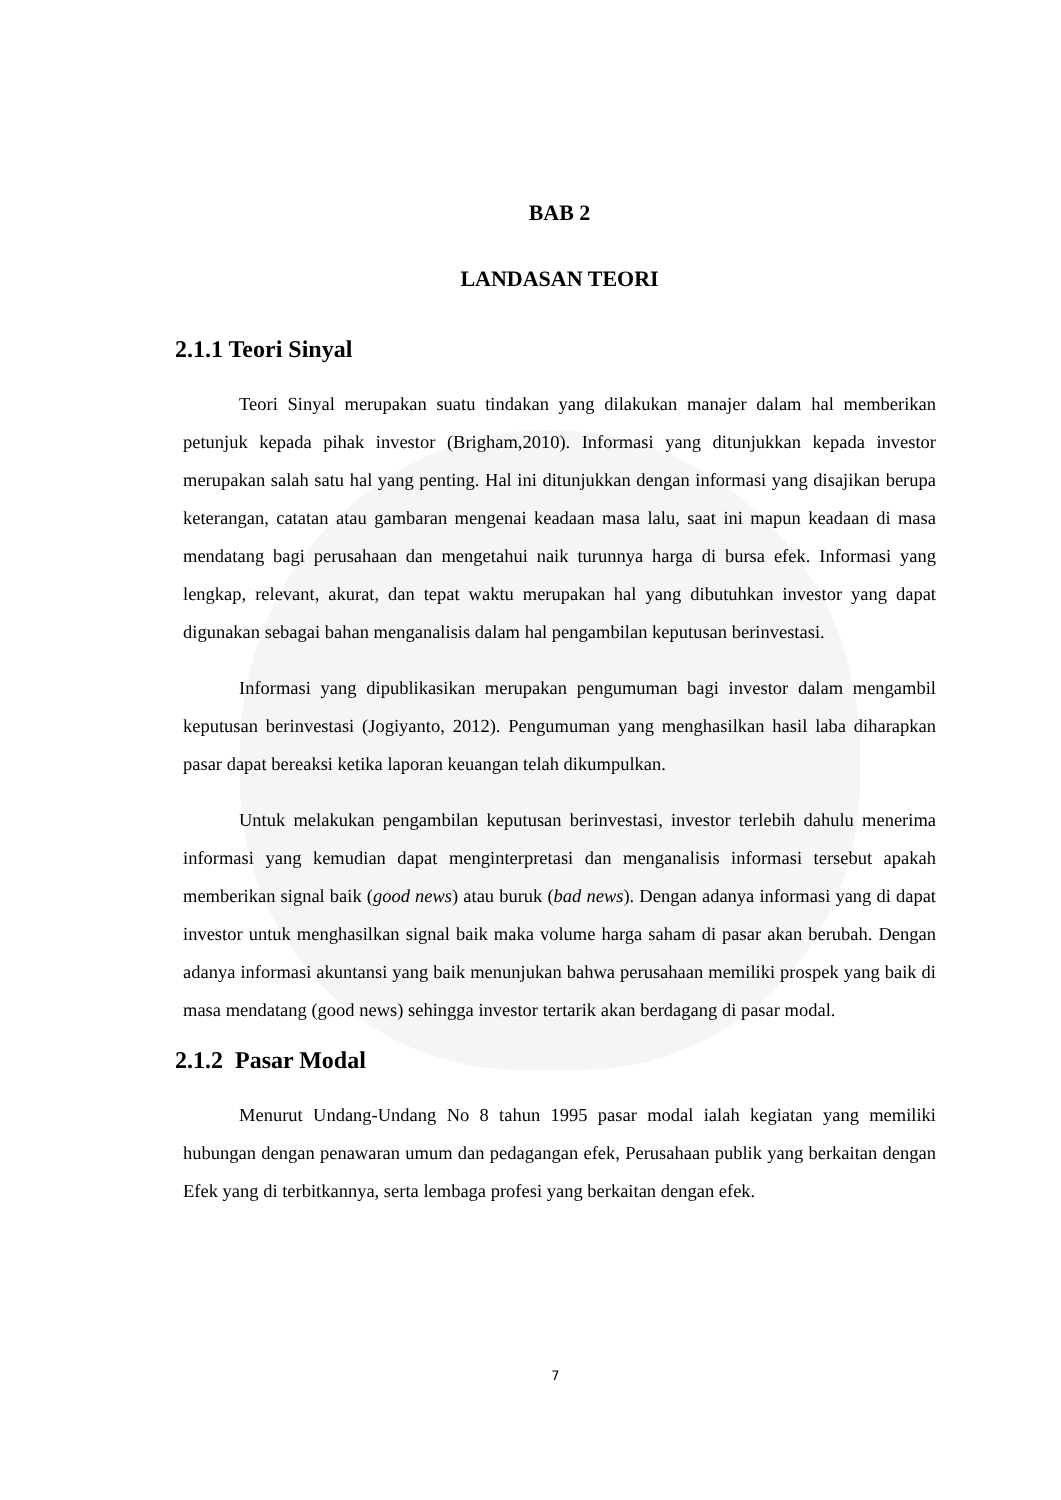BAB 2
LANDASAN TEORI
2.1.1 Teori Sinyal
Teori Sinyal merupakan suatu tindakan yang dilakukan manajer dalam hal memberikan petunjuk kepada pihak investor (Brigham,2010). Informasi yang ditunjukkan kepada investor merupakan salah satu hal yang penting. Hal ini ditunjukkan dengan informasi yang disajikan berupa keterangan, catatan atau gambaran mengenai keadaan masa lalu, saat ini mapun keadaan di masa mendatang bagi perusahaan dan mengetahui naik turunnya harga di bursa efek. Informasi yang lengkap, relevant, akurat, dan tepat waktu merupakan hal yang dibutuhkan investor yang dapat digunakan sebagai bahan menganalisis dalam hal pengambilan keputusan berinvestasi.
Informasi yang dipublikasikan merupakan pengumuman bagi investor dalam mengambil keputusan berinvestasi (Jogiyanto, 2012). Pengumuman yang menghasilkan hasil laba diharapkan pasar dapat bereaksi ketika laporan keuangan telah dikumpulkan.
Untuk melakukan pengambilan keputusan berinvestasi, investor terlebih dahulu menerima informasi yang kemudian dapat menginterpretasi dan menganalisis informasi tersebut apakah memberikan signal baik (good news) atau buruk (bad news). Dengan adanya informasi yang di dapat investor untuk menghasilkan signal baik maka volume harga saham di pasar akan berubah. Dengan adanya informasi akuntansi yang baik menunjukan bahwa perusahaan memiliki prospek yang baik di masa mendatang (good news) sehingga investor tertarik akan berdagang di pasar modal.
2.1.2 Pasar Modal
Menurut Undang-Undang No 8 tahun 1995 pasar modal ialah kegiatan yang memiliki hubungan dengan penawaran umum dan pedagangan efek, Perusahaan publik yang berkaitan dengan Efek yang di terbitkannya, serta lembaga profesi yang berkaitan dengan efek.
7